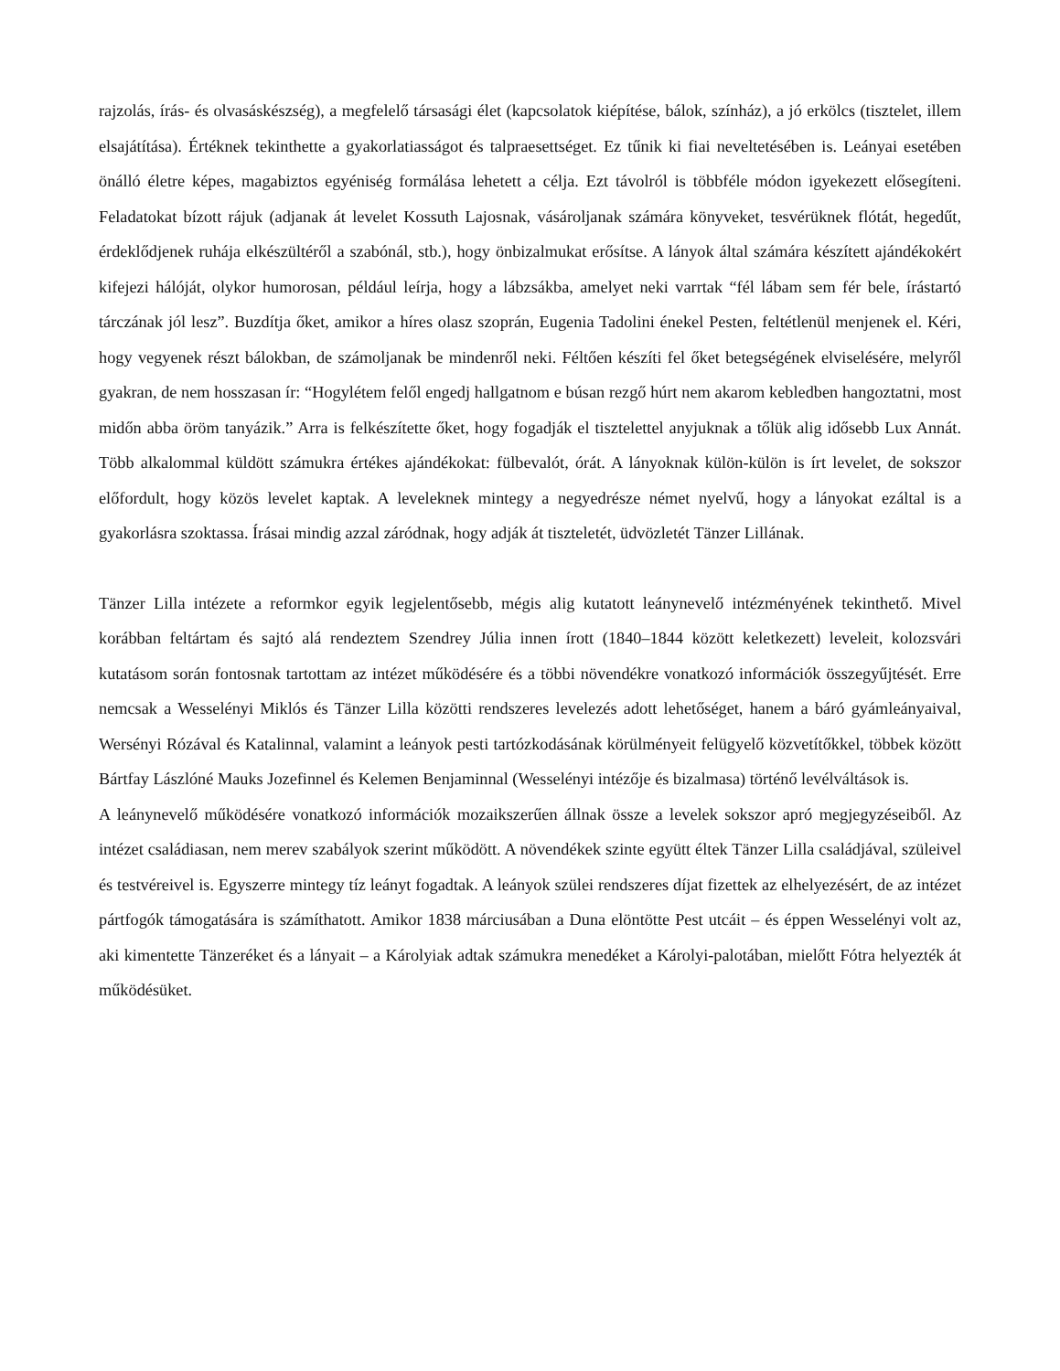rajzolás, írás- és olvasáskészség), a megfelelő társasági élet (kapcsolatok kiépítése, bálok, színház), a jó erkölcs (tisztelet, illem elsajátítása). Értéknek tekinthette a gyakorlatiasságot és talpraesettséget. Ez tűnik ki fiai neveltetésében is. Leányai esetében önálló életre képes, magabiztos egyéniség formálása lehetett a célja. Ezt távolról is többféle módon igyekezett elősegíteni. Feladatokat bízott rájuk (adjanak át levelet Kossuth Lajosnak, vásároljanak számára könyveket, tesvérüknek flótát, hegedűt, érdeklődjenek ruhája elkészültéről a szabónál, stb.), hogy önbizalmukat erősítse. A lányok által számára készített ajándékokért kifejezi hálóját, olykor humorosan, például leírja, hogy a lábzsákba, amelyet neki varrtak “fél lábam sem fér bele, írástartó tárczának jól lesz”. Buzdítja őket, amikor a híres olasz szoprán, Eugenia Tadolini énekel Pesten, feltétlenül menjenek el. Kéri, hogy vegyenek részt bálokban, de számoljanak be mindenről neki. Féltően készíti fel őket betegségének elviselésére, melyről gyakran, de nem hosszasan ír: “Hogylétem felől engedj hallgatnom e búsan rezgő húrt nem akarom kebledben hangoztatni, most midőn abba öröm tanyázik.” Arra is felkészítette őket, hogy fogadják el tisztelettel anyjuknak a tőlük alig idősebb Lux Annát. Több alkalommal küldött számukra értékes ajándékokat: fülbevalót, órát. A lányoknak külön-külön is írt levelet, de sokszor előfordult, hogy közös levelet kaptak. A leveleknek mintegy a negyedrésze német nyelvű, hogy a lányokat ezáltal is a gyakorlásra szoktassa. Írásai mindig azzal záródnak, hogy adják át tiszteletét, üdvözletét Tänzer Lillának.
Tänzer Lilla intézete a reformkor egyik legjelentősebb, mégis alig kutatott leánynevelő intézményének tekinthető. Mivel korábban feltártam és sajtó alá rendeztem Szendrey Júlia innen írott (1840–1844 között keletkezett) leveleit, kolozsvári kutatásom során fontosnak tartottam az intézet működésére és a többi növendékre vonatkozó információk összegyűjtését. Erre nemcsak a Wesselényi Miklós és Tänzer Lilla közötti rendszeres levelezés adott lehetőséget, hanem a báró gyámleányaival, Wersényi Rózával és Katalinnal, valamint a leányok pesti tartózkodásának körülményeit felügyelő közvetítőkkel, többek között Bártfay Lászlóné Mauks Jozefinnel és Kelemen Benjaminnal (Wesselényi intézője és bizalmasa) történő levélváltások is.
A leánynevelő működésére vonatkozó információk mozaikszerűen állnak össze a levelek sokszor apró megjegyzéseiből. Az intézet családiasan, nem merev szabályok szerint működött. A növendékek szinte együtt éltek Tänzer Lilla családjával, szüleivel és testvéreivel is. Egyszerre mintegy tíz leányt fogadtak. A leányok szülei rendszeres díjat fizettek az elhelyezésért, de az intézet pártfogók támogatására is számíthatott. Amikor 1838 márciusában a Duna elöntötte Pest utcáit – és éppen Wesselényi volt az, aki kimentette Tänzeréket és a lányait – a Károlyiak adtak számukra menedéket a Károlyi-palotában, mielőtt Fótra helyezték át működésüket.